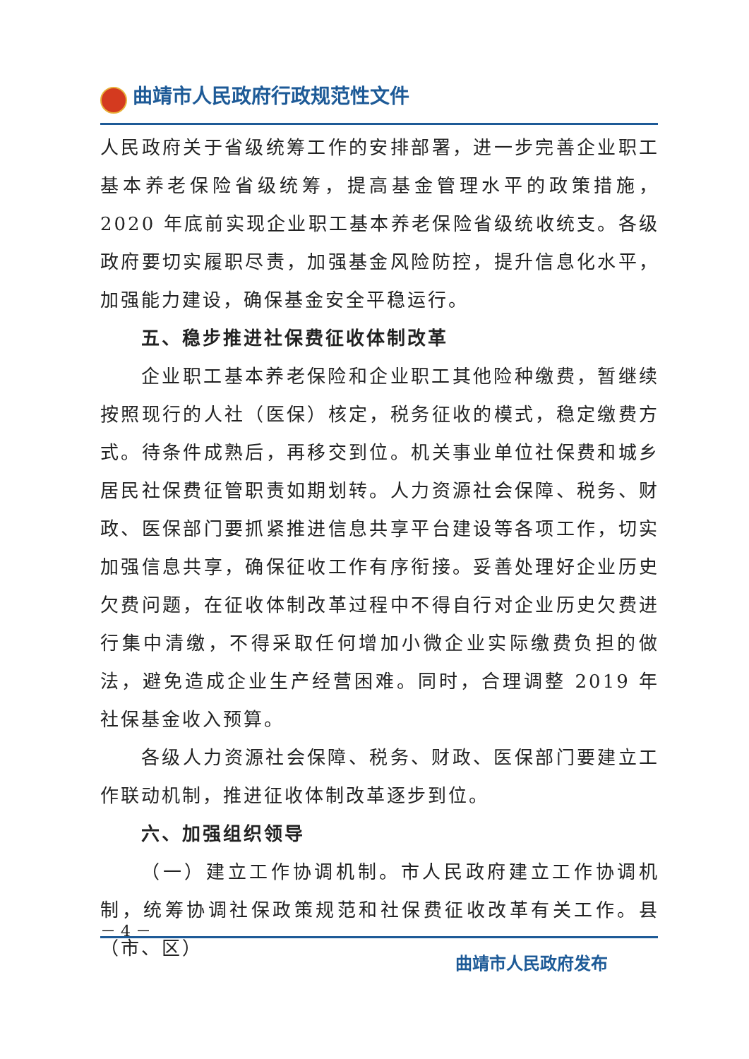曲靖市人民政府行政规范性文件
人民政府关于省级统筹工作的安排部署，进一步完善企业职工基本养老保险省级统筹，提高基金管理水平的政策措施，2020 年底前实现企业职工基本养老保险省级统收统支。各级政府要切实履职尽责，加强基金风险防控，提升信息化水平，加强能力建设，确保基金安全平稳运行。
五、稳步推进社保费征收体制改革
企业职工基本养老保险和企业职工其他险种缴费，暂继续按照现行的人社（医保）核定，税务征收的模式，稳定缴费方式。待条件成熟后，再移交到位。机关事业单位社保费和城乡居民社保费征管职责如期划转。人力资源社会保障、税务、财政、医保部门要抓紧推进信息共享平台建设等各项工作，切实加强信息共享，确保征收工作有序衔接。妥善处理好企业历史欠费问题，在征收体制改革过程中不得自行对企业历史欠费进行集中清缴，不得采取任何增加小微企业实际缴费负担的做法，避免造成企业生产经营困难。同时，合理调整 2019 年社保基金收入预算。
各级人力资源社会保障、税务、财政、医保部门要建立工作联动机制，推进征收体制改革逐步到位。
六、加强组织领导
（一）建立工作协调机制。市人民政府建立工作协调机制，统筹协调社保政策规范和社保费征收改革有关工作。县（市、区）
－ 4 －
曲靖市人民政府发布